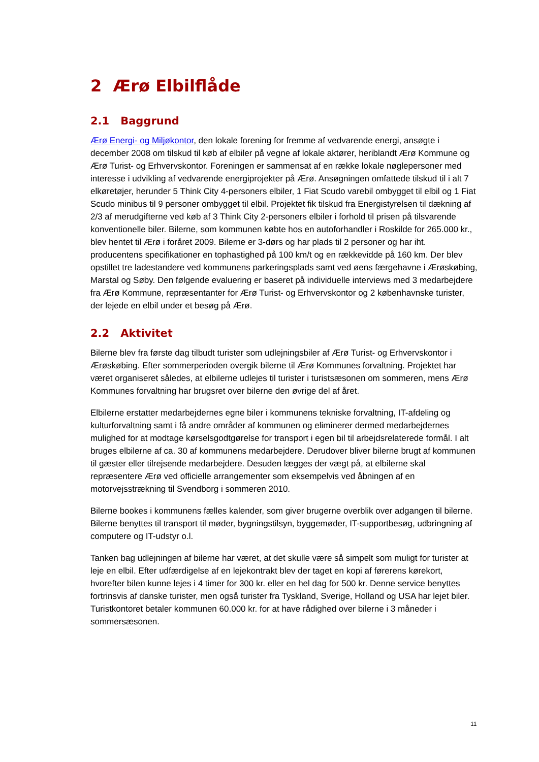2 Ærø Elbilflåde
2.1 Baggrund
Ærø Energi- og Miljøkontor, den lokale forening for fremme af vedvarende energi, ansøgte i december 2008 om tilskud til køb af elbiler på vegne af lokale aktører, heriblandt Ærø Kommune og Ærø Turist- og Erhvervskontor. Foreningen er sammensat af en række lokale nøglepersoner med interesse i udvikling af vedvarende energiprojekter på Ærø. Ansøgningen omfattede tilskud til i alt 7 elkøretøjer, herunder 5 Think City 4-personers elbiler, 1 Fiat Scudo varebil ombygget til elbil og 1 Fiat Scudo minibus til 9 personer ombygget til elbil. Projektet fik tilskud fra Energistyrelsen til dækning af 2/3 af merudgifterne ved køb af 3 Think City 2-personers elbiler i forhold til prisen på tilsvarende konventionelle biler. Bilerne, som kommunen købte hos en autoforhandler i Roskilde for 265.000 kr., blev hentet til Ærø i foråret 2009. Bilerne er 3-dørs og har plads til 2 personer og har iht. producentens specifikationer en tophastighed på 100 km/t og en rækkevidde på 160 km. Der blev opstillet tre ladestandere ved kommunens parkeringsplads samt ved øens færgehavne i Ærøskøbing, Marstal og Søby. Den følgende evaluering er baseret på individuelle interviews med 3 medarbejdere fra Ærø Kommune, repræsentanter for Ærø Turist- og Erhvervskontor og 2 københavnske turister, der lejede en elbil under et besøg på Ærø.
2.2 Aktivitet
Bilerne blev fra første dag tilbudt turister som udlejningsbiler af Ærø Turist- og Erhvervskontor i Ærøskøbing. Efter sommerperioden overgik bilerne til Ærø Kommunes forvaltning. Projektet har været organiseret således, at elbilerne udlejes til turister i turistsæsonen om sommeren, mens Ærø Kommunes forvaltning har brugsret over bilerne den øvrige del af året.
Elbilerne erstatter medarbejdernes egne biler i kommunens tekniske forvaltning, IT-afdeling og kulturforvaltning samt i få andre områder af kommunen og eliminerer dermed medarbejdernes mulighed for at modtage kørselsgodtgørelse for transport i egen bil til arbejdsrelaterede formål. I alt bruges elbilerne af ca. 30 af kommunens medarbejdere. Derudover bliver bilerne brugt af kommunen til gæster eller tilrejsende medarbejdere. Desuden lægges der vægt på, at elbilerne skal repræsentere Ærø ved officielle arrangementer som eksempelvis ved åbningen af en motorvejsstrækning til Svendborg i sommeren 2010.
Bilerne bookes i kommunens fælles kalender, som giver brugerne overblik over adgangen til bilerne. Bilerne benyttes til transport til møder, bygningstilsyn, byggemøder, IT-supportbesøg, udbringning af computere og IT-udstyr o.l.
Tanken bag udlejningen af bilerne har været, at det skulle være så simpelt som muligt for turister at leje en elbil. Efter udfærdigelse af en lejekontrakt blev der taget en kopi af førerens kørekort, hvorefter bilen kunne lejes i 4 timer for 300 kr. eller en hel dag for 500 kr. Denne service benyttes fortrinsvis af danske turister, men også turister fra Tyskland, Sverige, Holland og USA har lejet biler. Turistkontoret betaler kommunen 60.000 kr. for at have rådighed over bilerne i 3 måneder i sommersæsonen.
11